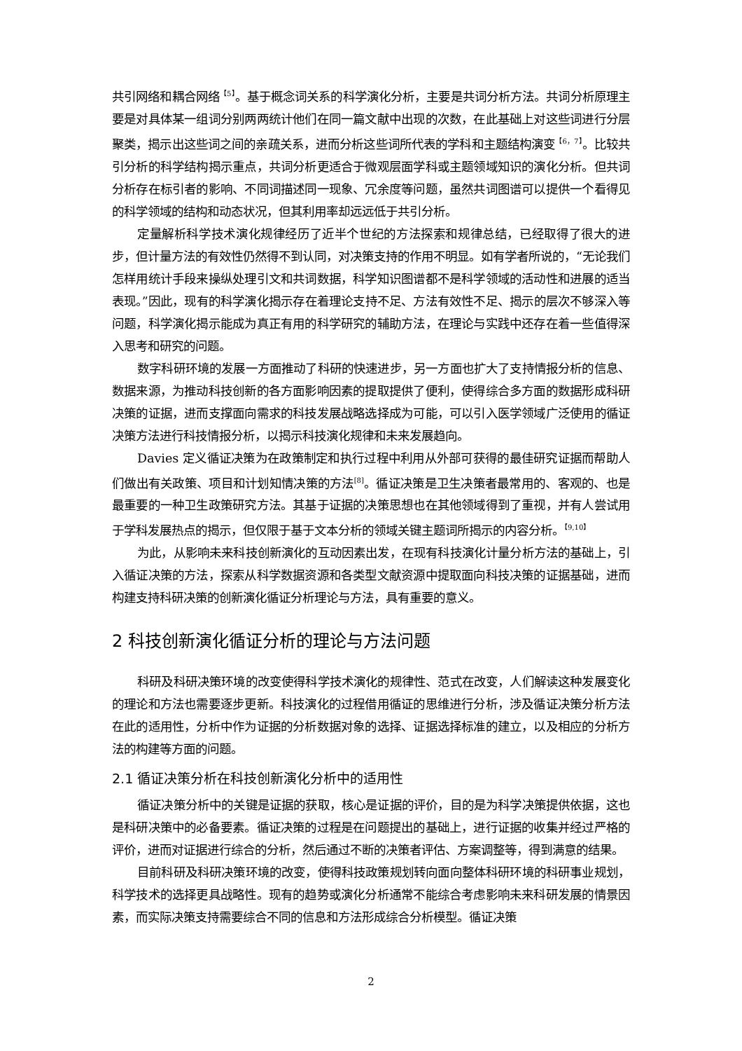共引网络和耦合网络<sup>【5】</sup>。基于概念词关系的科学演化分析，主要是共词分析方法。共词分析原理主要是对具体某一组词分别两两统计他们在同一篇文献中出现的次数，在此基础上对这些词进行分层聚类，揭示出这些词之间的亲疏关系，进而分析这些词所代表的学科和主题结构演变<sup>【6，7】</sup>。比较共引分析的科学结构揭示重点，共词分析更适合于微观层面学科或主题领域知识的演化分析。但共词分析存在标引者的影响、不同词描述同一现象、冗余度等问题，虽然共词图谱可以提供一个看得见的科学领域的结构和动态状况，但其利用率却远远低于共引分析。
定量解析科学技术演化规律经历了近半个世纪的方法探索和规律总结，已经取得了很大的进步，但计量方法的有效性仍然得不到认同，对决策支持的作用不明显。如有学者所说的，“无论我们怎样用统计手段来操纵处理引文和共词数据，科学知识图谱都不是科学领域的活动性和进展的适当表现。”因此，现有的科学演化揭示存在着理论支持不足、方法有效性不足、揭示的层次不够深入等问题，科学演化揭示能成为真正有用的科学研究的辅助方法，在理论与实践中还存在着一些值得深入思考和研究的问题。
数字科研环境的发展一方面推动了科研的快速进步，另一方面也扩大了支持情报分析的信息、数据来源，为推动科技创新的各方面影响因素的提取提供了便利，使得综合多方面的数据形成科研决策的证据，进而支撑面向需求的科技发展战略选择成为可能，可以引入医学领域广泛使用的循证决策方法进行科技情报分析，以揭示科技演化规律和未来发展趋向。
Davies 定义循证决策为在政策制定和执行过程中利用从外部可获得的最佳研究证据而帮助人们做出有关政策、项目和计划知情决策的方法<sup>[8]</sup>。循证决策是卫生决策者最常用的、客观的、也是最重要的一种卫生政策研究方法。其基于证据的决策思想也在其他领域得到了重视，并有人尝试用于学科发展热点的揭示，但仅限于基于文本分析的领域关键主题词所揭示的内容分析。<sup>【9,10】</sup>
为此，从影响未来科技创新演化的互动因素出发，在现有科技演化计量分析方法的基础上，引入循证决策的方法，探索从科学数据资源和各类型文献资源中提取面向科技决策的证据基础，进而构建支持科研决策的创新演化循证分析理论与方法，具有重要的意义。
2 科技创新演化循证分析的理论与方法问题
科研及科研决策环境的改变使得科学技术演化的规律性、范式在改变，人们解读这种发展变化的理论和方法也需要逐步更新。科技演化的过程借用循证的思维进行分析，涉及循证决策分析方法在此的适用性，分析中作为证据的分析数据对象的选择、证据选择标准的建立，以及相应的分析方法的构建等方面的问题。
2.1 循证决策分析在科技创新演化分析中的适用性
循证决策分析中的关键是证据的获取，核心是证据的评价，目的是为科学决策提供依据，这也是科研决策中的必备要素。循证决策的过程是在问题提出的基础上，进行证据的收集并经过严格的评价，进而对证据进行综合的分析，然后通过不断的决策者评估、方案调整等，得到满意的结果。
目前科研及科研决策环境的改变，使得科技政策规划转向面向整体科研环境的科研事业规划，科学技术的选择更具战略性。现有的趋势或演化分析通常不能综合考虑影响未来科研发展的情景因素，而实际决策支持需要综合不同的信息和方法形成综合分析模型。循证决策
2